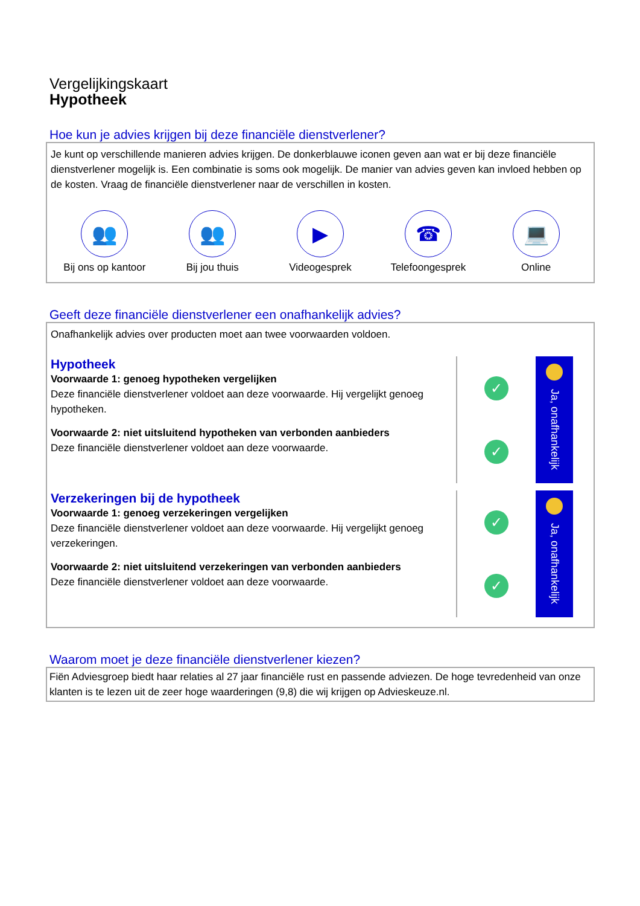Vergelijkingskaart
Hypotheek
Hoe kun je advies krijgen bij deze financiële dienstverlener?
Je kunt op verschillende manieren advies krijgen. De donkerblauwe iconen geven aan wat er bij deze financiële dienstverlener mogelijk is. Een combinatie is soms ook mogelijk. De manier van advies geven kan invloed hebben op de kosten. Vraag de financiële dienstverlener naar de verschillen in kosten.
👥
Bij ons op kantoor
👥
Bij jou thuis
▶
Videogesprek
☎
Telefoongesprek
💻
Online
Geeft deze financiële dienstverlener een onafhankelijk advies?
Onafhankelijk advies over producten moet aan twee voorwaarden voldoen.
Hypotheek
Voorwaarde 1: genoeg hypotheken vergelijken
Deze financiële dienstverlener voldoet aan deze voorwaarde. Hij vergelijkt genoeg hypotheken.
Voorwaarde 2: niet uitsluitend hypotheken van verbonden aanbieders
Deze financiële dienstverlener voldoet aan deze voorwaarde.
✓
✓
Ja, onafhankelijk
Verzekeringen bij de hypotheek
Voorwaarde 1: genoeg verzekeringen vergelijken
Deze financiële dienstverlener voldoet aan deze voorwaarde. Hij vergelijkt genoeg verzekeringen.
Voorwaarde 2: niet uitsluitend verzekeringen van verbonden aanbieders
Deze financiële dienstverlener voldoet aan deze voorwaarde.
✓
✓
Ja, onafhankelijk
Waarom moet je deze financiële dienstverlener kiezen?
Fiën Adviesgroep biedt haar relaties al 27 jaar financiële rust en passende adviezen. De hoge tevredenheid van onze klanten is te lezen uit de zeer hoge waarderingen (9,8) die wij krijgen op Advieskeuze.nl.